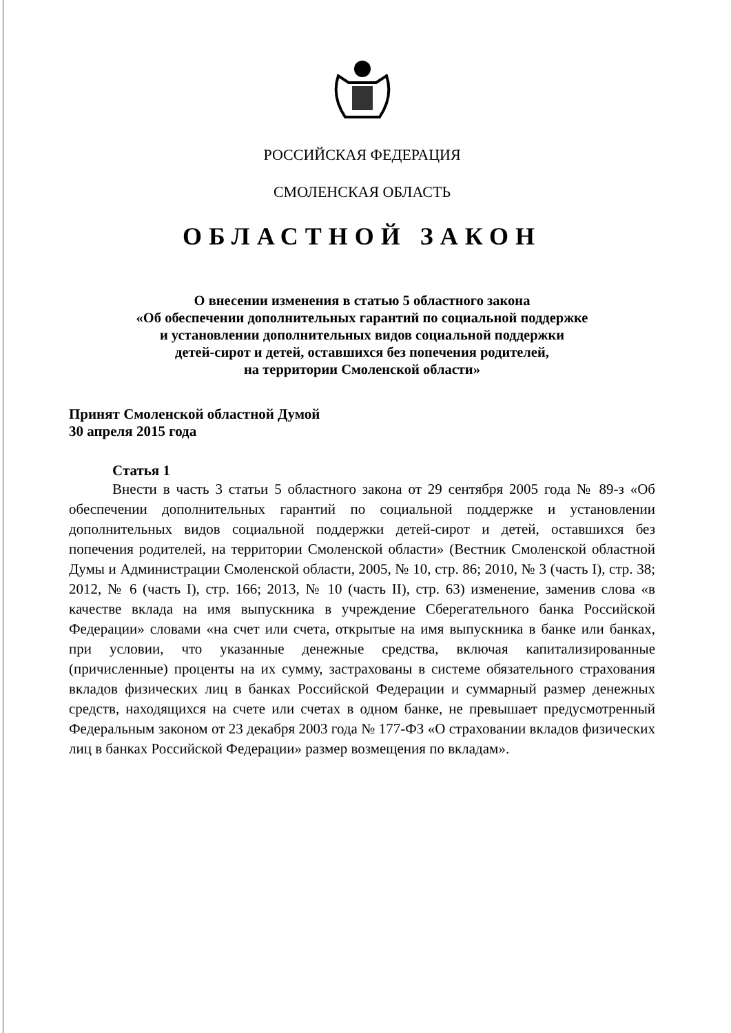РОССИЙСКАЯ ФЕДЕРАЦИЯ
СМОЛЕНСКАЯ ОБЛАСТЬ
ОБЛАСТНОЙ ЗАКОН
О внесении изменения в статью 5 областного закона
«Об обеспечении дополнительных гарантий по социальной поддержке
и установлении дополнительных видов социальной поддержки
детей-сирот и детей, оставшихся без попечения родителей,
на территории Смоленской области»
Принят Смоленской областной Думой
30 апреля 2015 года
Статья 1
Внести в часть 3 статьи 5 областного закона от 29 сентября 2005 года № 89-з «Об обеспечении дополнительных гарантий по социальной поддержке и установлении дополнительных видов социальной поддержки детей-сирот и детей, оставшихся без попечения родителей, на территории Смоленской области» (Вестник Смоленской областной Думы и Администрации Смоленской области, 2005, № 10, стр. 86; 2010, № 3 (часть I), стр. 38; 2012, № 6 (часть I), стр. 166; 2013, № 10 (часть II), стр. 63) изменение, заменив слова «в качестве вклада на имя выпускника в учреждение Сберегательного банка Российской Федерации» словами «на счет или счета, открытые на имя выпускника в банке или банках, при условии, что указанные денежные средства, включая капитализированные (причисленные) проценты на их сумму, застрахованы в системе обязательного страхования вкладов физических лиц в банках Российской Федерации и суммарный размер денежных средств, находящихся на счете или счетах в одном банке, не превышает предусмотренный Федеральным законом от 23 декабря 2003 года № 177-ФЗ «О страховании вкладов физических лиц в банках Российской Федерации» размер возмещения по вкладам».